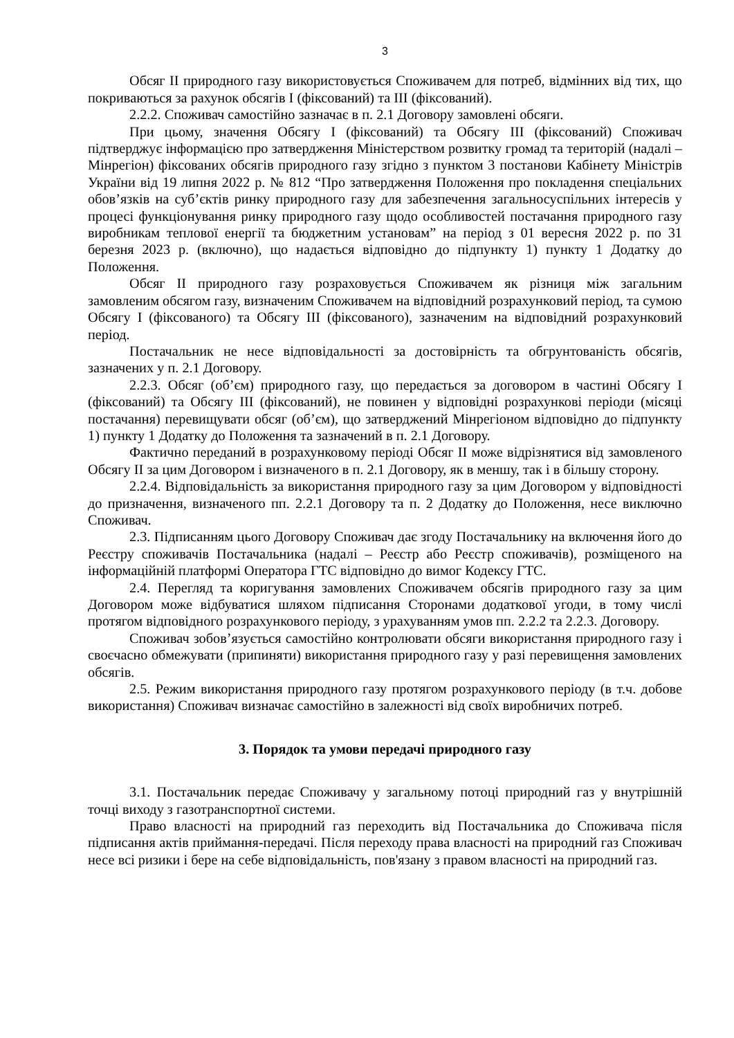3
Обсяг II природного газу використовується Споживачем для потреб, відмінних від тих, що покриваються за рахунок обсягів I (фіксований) та III (фіксований).
2.2.2. Споживач самостійно зазначає в п. 2.1 Договору замовлені обсяги.
При цьому, значення Обсягу I (фіксований) та Обсягу III (фіксований) Споживач підтверджує інформацією про затвердження Міністерством розвитку громад та територій (надалі – Мінрегіон) фіксованих обсягів природного газу згідно з пунктом 3 постанови Кабінету Міністрів України від 19 липня 2022 р. № 812 “Про затвердження Положення про покладення спеціальних обов’язків на суб’єктів ринку природного газу для забезпечення загальносуспільних інтересів у процесі функціонування ринку природного газу щодо особливостей постачання природного газу виробникам теплової енергії та бюджетним установам” на період з 01 вересня 2022 р. по 31 березня 2023 р. (включно), що надається відповідно до підпункту 1) пункту 1 Додатку до Положення.
Обсяг II природного газу розраховується Споживачем як різниця між загальним замовленим обсягом газу, визначеним Споживачем на відповідний розрахунковий період, та сумою Обсягу I (фіксованого) та Обсягу III (фіксованого), зазначеним на відповідний розрахунковий період.
Постачальник не несе відповідальності за достовірність та обгрунтованість обсягів, зазначених у п. 2.1 Договору.
2.2.3. Обсяг (об’єм) природного газу, що передається за договором в частині Обсягу I (фіксований) та Обсягу III (фіксований), не повинен у відповідні розрахункові періоди (місяці постачання) перевищувати обсяг (об’єм), що затверджений Мінрегіоном відповідно до підпункту 1) пункту 1 Додатку до Положення та зазначений в п. 2.1 Договору.
Фактично переданий в розрахунковому періоді Обсяг II може відрізнятися від замовленого Обсягу II за цим Договором і визначеного в п. 2.1 Договору, як в меншу, так і в більшу сторону.
2.2.4. Відповідальність за використання природного газу за цим Договором у відповідності до призначення, визначеного пп. 2.2.1 Договору та п. 2 Додатку до Положення, несе виключно Споживач.
2.3. Підписанням цього Договору Споживач дає згоду Постачальнику на включення його до Реєстру споживачів Постачальника (надалі – Реєстр або Реєстр споживачів), розміщеного на інформаційній платформі Оператора ГТС відповідно до вимог Кодексу ГТС.
2.4. Перегляд та коригування замовлених Споживачем обсягів природного газу за цим Договором може відбуватися шляхом підписання Сторонами додаткової угоди, в тому числі протягом відповідного розрахункового періоду, з урахуванням умов пп. 2.2.2 та 2.2.3. Договору.
Споживач зобов’язується самостійно контролювати обсяги використання природного газу і своєчасно обмежувати (припиняти) використання природного газу у разі перевищення замовлених обсягів.
2.5. Режим використання природного газу протягом розрахункового періоду (в т.ч. добове використання) Споживач визначає самостійно в залежності від своїх виробничих потреб.
3. Порядок та умови передачі природного газу
3.1. Постачальник передає Споживачу у загальному потоці природний газ у внутрішній точці виходу з газотранспортної системи.
Право власності на природний газ переходить від Постачальника до Споживача після підписання актів приймання-передачі. Після переходу права власності на природний газ Споживач несе всі ризики і бере на себе відповідальність, пов'язану з правом власності на природний газ.